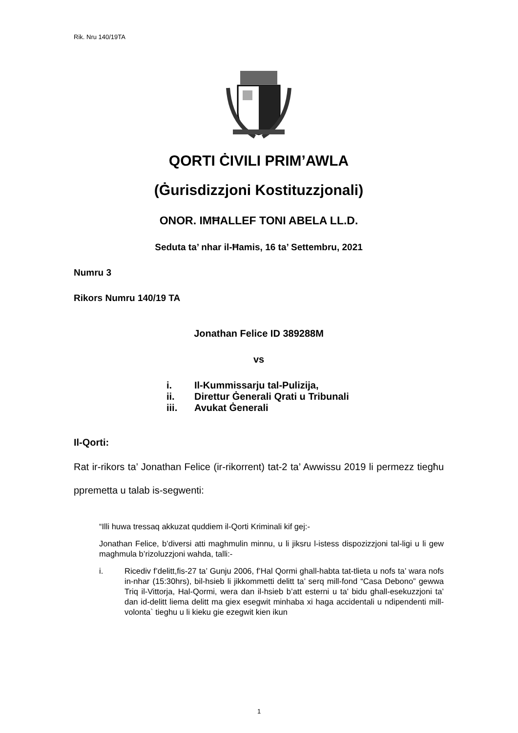Rik. Nru 140/19TA
QORTI ĊIVILI PRIM’AWLA
(Ġurisdizzjoni Kostituzzjonali)
ONOR. IMĦALLEF TONI ABELA LL.D.
Seduta ta’ nhar il-Ħamis, 16 ta’ Settembru, 2021
Numru 3
Rikors Numru 140/19 TA
Jonathan Felice ID 389288M
vs
i. Il-Kummissarju tal-Pulizija,
ii. Direttur Ġenerali Qrati u Tribunali
iii. Avukat Ġenerali
Il-Qorti:
Rat ir-rikors ta’ Jonathan Felice (ir-rikorrent) tat-2 ta’ Awwissu 2019 li permezz tiegħu ppremetta u talab is-segwenti:
“Illi huwa tressaq akkuzat quddiem il-Qorti Kriminali kif gej:-
Jonathan Felice, b’diversi atti maghmulin minnu, u li jiksru l-istess dispozizzjoni tal-ligi u li gew maghmula b’rizoluzzjoni wahda, talli:-
i. Ricediv f’delitt,fis-27 ta’ Gunju 2006, f’Hal Qormi ghall-habta tat-tlieta u nofs ta’ wara nofs in-nhar (15:30hrs), bil-hsieb li jikkommetti delitt ta’ serq mill-fond “Casa Debono” gewwa Triq il-Vittorja, Hal-Qormi, wera dan il-hsieb b’att esterni u ta’ bidu ghall-esekuzzjoni ta’ dan id-delitt liema delitt ma giex esegwit minhaba xi haga accidentali u ndipendenti mill-volonta` tieghu u li kieku gie ezegwit kien ikun
1